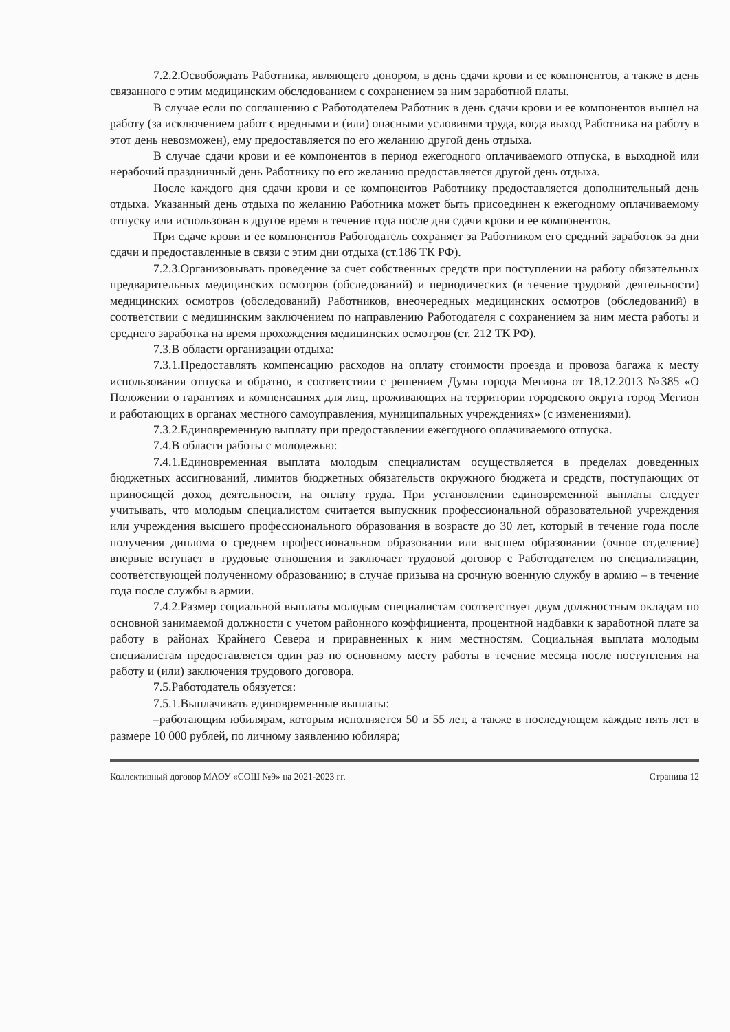7.2.2.Освобождать Работника, являющего донором, в день сдачи крови и ее компонентов, а также в день связанного с этим медицинским обследованием с сохранением за ним заработной платы.
В случае если по соглашению с Работодателем Работник в день сдачи крови и ее компонентов вышел на работу (за исключением работ с вредными и (или) опасными условиями труда, когда выход Работника на работу в этот день невозможен), ему предоставляется по его желанию другой день отдыха.
В случае сдачи крови и ее компонентов в период ежегодного оплачиваемого отпуска, в выходной или нерабочий праздничный день Работнику по его желанию предоставляется другой день отдыха.
После каждого дня сдачи крови и ее компонентов Работнику предоставляется дополнительный день отдыха. Указанный день отдыха по желанию Работника может быть присоединен к ежегодному оплачиваемому отпуску или использован в другое время в течение года после дня сдачи крови и ее компонентов.
При сдаче крови и ее компонентов Работодатель сохраняет за Работником его средний заработок за дни сдачи и предоставленные в связи с этим дни отдыха (ст.186 ТК РФ).
7.2.3.Организовывать проведение за счет собственных средств при поступлении на работу обязательных предварительных медицинских осмотров (обследований) и периодических (в течение трудовой деятельности) медицинских осмотров (обследований) Работников, внеочередных медицинских осмотров (обследований) в соответствии с медицинским заключением по направлению Работодателя с сохранением за ним места работы и среднего заработка на время прохождения медицинских осмотров (ст. 212 ТК РФ).
7.3.В области организации отдыха:
7.3.1.Предоставлять компенсацию расходов на оплату стоимости проезда и провоза багажа к месту использования отпуска и обратно, в соответствии с решением Думы города Мегиона от 18.12.2013 №385 «О Положении о гарантиях и компенсациях для лиц, проживающих на территории городского округа город Мегион и работающих в органах местного самоуправления, муниципальных учреждениях» (с изменениями).
7.3.2.Единовременную выплату при предоставлении ежегодного оплачиваемого отпуска.
7.4.В области работы с молодежью:
7.4.1.Единовременная выплата молодым специалистам осуществляется в пределах доведенных бюджетных ассигнований, лимитов бюджетных обязательств окружного бюджета и средств, поступающих от приносящей доход деятельности, на оплату труда. При установлении единовременной выплаты следует учитывать, что молодым специалистом считается выпускник профессиональной образовательной учреждения или учреждения высшего профессионального образования в возрасте до 30 лет, который в течение года после получения диплома о среднем профессиональном образовании или высшем образовании (очное отделение) впервые вступает в трудовые отношения и заключает трудовой договор с Работодателем по специализации, соответствующей полученному образованию; в случае призыва на срочную военную службу в армию – в течение года после службы в армии.
7.4.2.Размер социальной выплаты молодым специалистам соответствует двум должностным окладам по основной занимаемой должности с учетом районного коэффициента, процентной надбавки к заработной плате за работу в районах Крайнего Севера и приравненных к ним местностям. Социальная выплата молодым специалистам предоставляется один раз по основному месту работы в течение месяца после поступления на работу и (или) заключения трудового договора.
7.5.Работодатель обязуется:
7.5.1.Выплачивать единовременные выплаты:
–работающим юбилярам, которым исполняется 50 и 55 лет, а также в последующем каждые пять лет в размере 10 000 рублей, по личному заявлению юбиляра;
Коллективный договор МАОУ «СОШ №9» на 2021-2023 гг. Страница 12